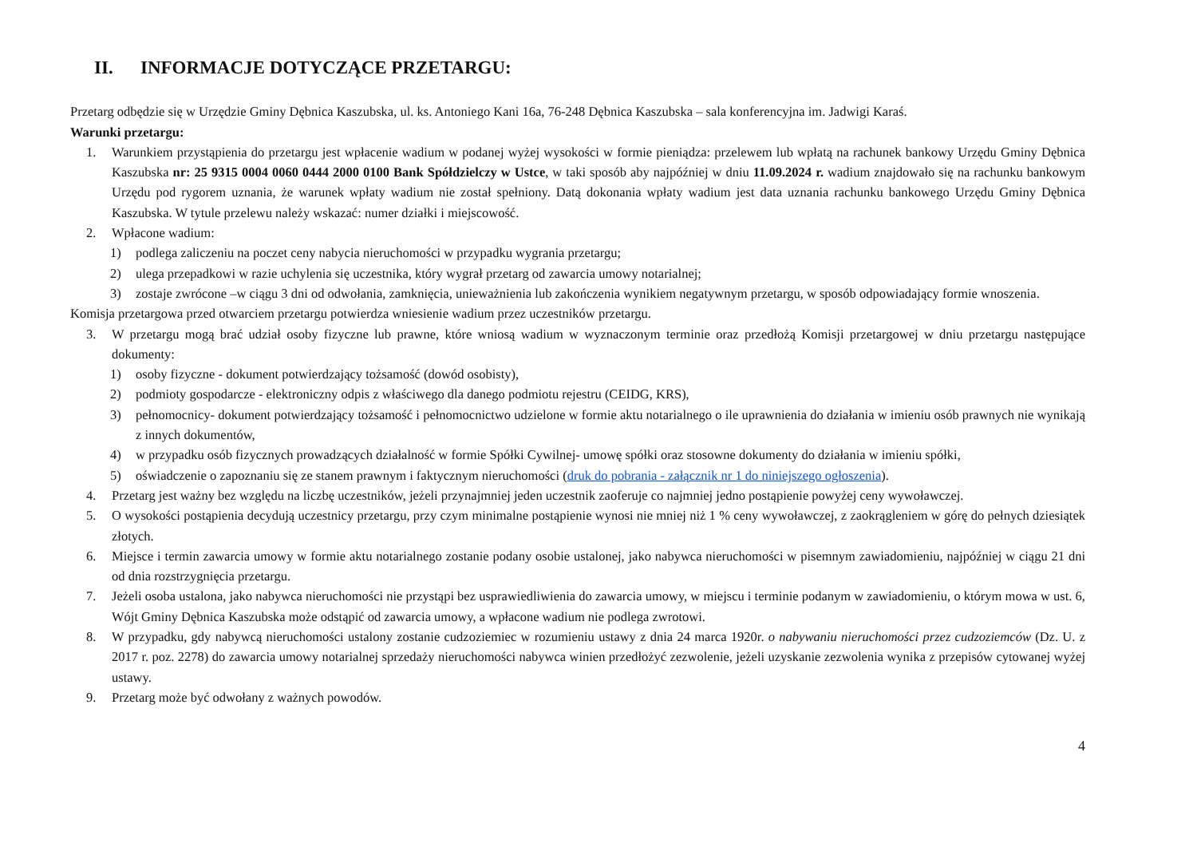II. INFORMACJE DOTYCZĄCE PRZETARGU:
Przetarg odbędzie się w Urzędzie Gminy Dębnica Kaszubska, ul. ks. Antoniego Kani 16a, 76-248 Dębnica Kaszubska – sala konferencyjna im. Jadwigi Karaś.
Warunki przetargu:
1. Warunkiem przystąpienia do przetargu jest wpłacenie wadium w podanej wyżej wysokości w formie pieniądza: przelewem lub wpłatą na rachunek bankowy Urzędu Gminy Dębnica Kaszubska nr: 25 9315 0004 0060 0444 2000 0100 Bank Spółdzielczy w Ustce, w taki sposób aby najpóźniej w dniu 11.09.2024 r. wadium znajdowało się na rachunku bankowym Urzędu pod rygorem uznania, że warunek wpłaty wadium nie został spełniony. Datą dokonania wpłaty wadium jest data uznania rachunku bankowego Urzędu Gminy Dębnica Kaszubska. W tytule przelewu należy wskazać: numer działki i miejscowość.
2. Wpłacone wadium:
1) podlega zaliczeniu na poczet ceny nabycia nieruchomości w przypadku wygrania przetargu;
2) ulega przepadkowi w razie uchylenia się uczestnika, który wygrał przetarg od zawarcia umowy notarialnej;
3) zostaje zwrócone –w ciągu 3 dni od odwołania, zamknięcia, unieważnienia lub zakończenia wynikiem negatywnym przetargu, w sposób odpowiadający formie wnoszenia.
Komisja przetargowa przed otwarciem przetargu potwierdza wniesienie wadium przez uczestników przetargu.
3. W przetargu mogą brać udział osoby fizyczne lub prawne, które wniosą wadium w wyznaczonym terminie oraz przedłożą Komisji przetargowej w dniu przetargu następujące dokumenty:
1) osoby fizyczne - dokument potwierdzający tożsamość (dowód osobisty),
2) podmioty gospodarcze - elektroniczny odpis z właściwego dla danego podmiotu rejestru (CEIDG, KRS),
3) pełnomocnicy- dokument potwierdzający tożsamość i pełnomocnictwo udzielone w formie aktu notarialnego o ile uprawnienia do działania w imieniu osób prawnych nie wynikają z innych dokumentów,
4) w przypadku osób fizycznych prowadzących działalność w formie Spółki Cywilnej- umowę spółki oraz stosowne dokumenty do działania w imieniu spółki,
5) oświadczenie o zapoznaniu się ze stanem prawnym i faktycznym nieruchomości (druk do pobrania - załącznik nr 1 do niniejszego ogłoszenia).
4. Przetarg jest ważny bez względu na liczbę uczestników, jeżeli przynajmniej jeden uczestnik zaoferuje co najmniej jedno postąpienie powyżej ceny wywoławczej.
5. O wysokości postąpienia decydują uczestnicy przetargu, przy czym minimalne postąpienie wynosi nie mniej niż 1 % ceny wywoławczej, z zaokrągleniem w górę do pełnych dziesiątek złotych.
6. Miejsce i termin zawarcia umowy w formie aktu notarialnego zostanie podany osobie ustalonej, jako nabywca nieruchomości w pisemnym zawiadomieniu, najpóźniej w ciągu 21 dni od dnia rozstrzygnięcia przetargu.
7. Jeżeli osoba ustalona, jako nabywca nieruchomości nie przystąpi bez usprawiedliwienia do zawarcia umowy, w miejscu i terminie podanym w zawiadomieniu, o którym mowa w ust. 6, Wójt Gminy Dębnica Kaszubska może odstąpić od zawarcia umowy, a wpłacone wadium nie podlega zwrotowi.
8. W przypadku, gdy nabywcą nieruchomości ustalony zostanie cudzoziemiec w rozumieniu ustawy z dnia 24 marca 1920r. o nabywaniu nieruchomości przez cudzoziemców (Dz. U. z 2017 r. poz. 2278) do zawarcia umowy notarialnej sprzedaży nieruchomości nabywca winien przedłożyć zezwolenie, jeżeli uzyskanie zezwolenia wynika z przepisów cytowanej wyżej ustawy.
9. Przetarg może być odwołany z ważnych powodów.
4